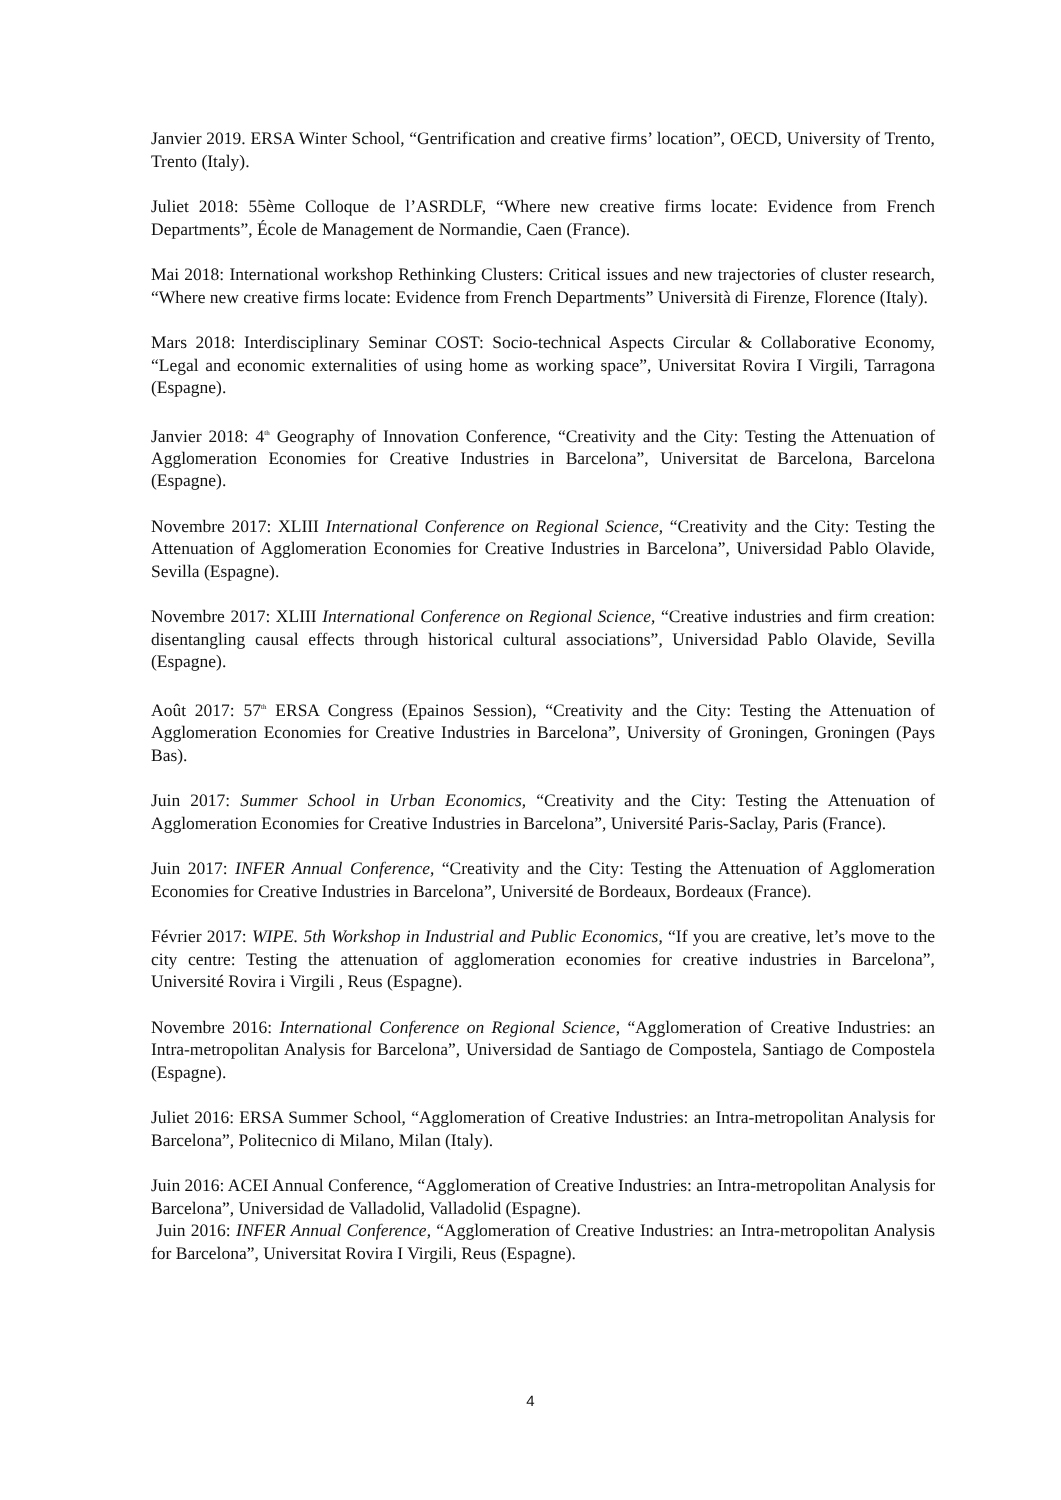Janvier 2019. ERSA Winter School, “Gentrification and creative firms’ location”, OECD, University of Trento, Trento (Italy).
Juliet 2018: 55ème Colloque de l’ASRDLF, “Where new creative firms locate: Evidence from French Departments”, École de Management de Normandie, Caen (France).
Mai 2018: International workshop Rethinking Clusters: Critical issues and new trajectories of cluster research, “Where new creative firms locate: Evidence from French Departments” Università di Firenze, Florence (Italy).
Mars 2018: Interdisciplinary Seminar COST: Socio-technical Aspects Circular & Collaborative Economy, “Legal and economic externalities of using home as working space”, Universitat Rovira I Virgili, Tarragona (Espagne).
Janvier 2018: 4<sup>th</sup> Geography of Innovation Conference, “Creativity and the City: Testing the Attenuation of Agglomeration Economies for Creative Industries in Barcelona”, Universitat de Barcelona, Barcelona (Espagne).
Novembre 2017: XLIII International Conference on Regional Science, “Creativity and the City: Testing the Attenuation of Agglomeration Economies for Creative Industries in Barcelona”, Universidad Pablo Olavide, Sevilla (Espagne).
Novembre 2017: XLIII International Conference on Regional Science, “Creative industries and firm creation: disentangling causal effects through historical cultural associations”, Universidad Pablo Olavide, Sevilla (Espagne).
Août 2017: 57<sup>th</sup> ERSA Congress (Epainos Session), “Creativity and the City: Testing the Attenuation of Agglomeration Economies for Creative Industries in Barcelona”, University of Groningen, Groningen (Pays Bas).
Juin 2017: Summer School in Urban Economics, “Creativity and the City: Testing the Attenuation of Agglomeration Economies for Creative Industries in Barcelona”, Université Paris-Saclay, Paris (France).
Juin 2017: INFER Annual Conference, “Creativity and the City: Testing the Attenuation of Agglomeration Economies for Creative Industries in Barcelona”, Université de Bordeaux, Bordeaux (France).
Février 2017: WIPE. 5th Workshop in Industrial and Public Economics, “If you are creative, let’s move to the city centre: Testing the attenuation of agglomeration economies for creative industries in Barcelona”, Université Rovira i Virgili , Reus (Espagne).
Novembre 2016: International Conference on Regional Science, “Agglomeration of Creative Industries: an Intra-metropolitan Analysis for Barcelona”, Universidad de Santiago de Compostela, Santiago de Compostela (Espagne).
Juliet 2016: ERSA Summer School, “Agglomeration of Creative Industries: an Intra-metropolitan Analysis for Barcelona”, Politecnico di Milano, Milan (Italy).
Juin 2016: ACEI Annual Conference, “Agglomeration of Creative Industries: an Intra-metropolitan Analysis for Barcelona”, Universidad de Valladolid, Valladolid (Espagne).
Juin 2016: INFER Annual Conference, “Agglomeration of Creative Industries: an Intra-metropolitan Analysis for Barcelona”, Universitat Rovira I Virgili, Reus (Espagne).
4